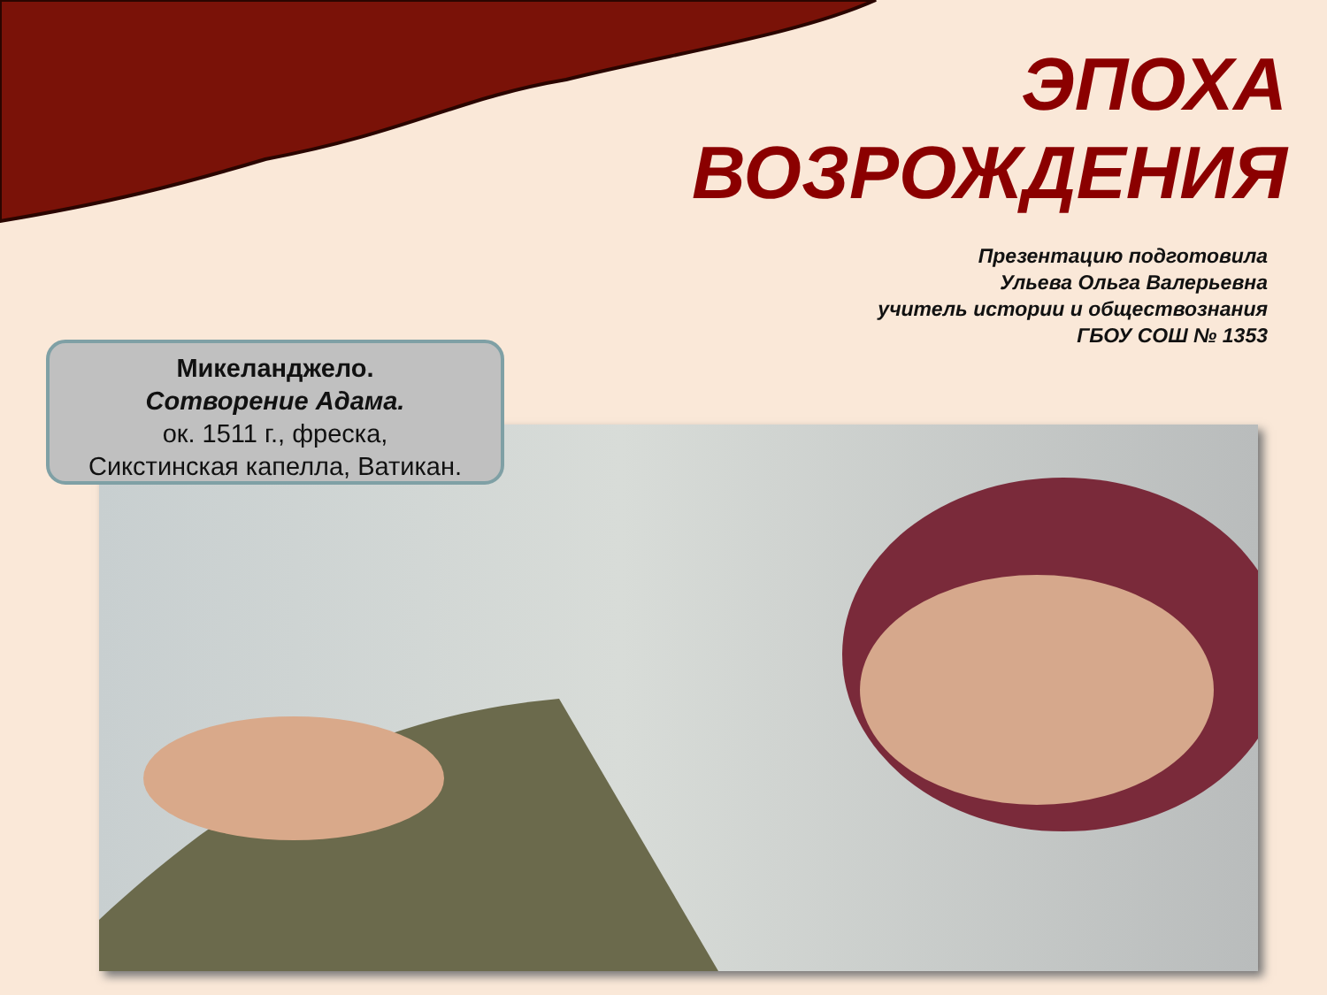ЭПОХА
ВОЗРОЖДЕНИЯ
Презентацию подготовила
Ульева Ольга Валерьевна
учитель истории и обществознания
ГБОУ СОШ № 1353
Микеланджело.
Сотворение Адама.
ок. 1511 г., фреска,
Сикстинская капелла, Ватикан.